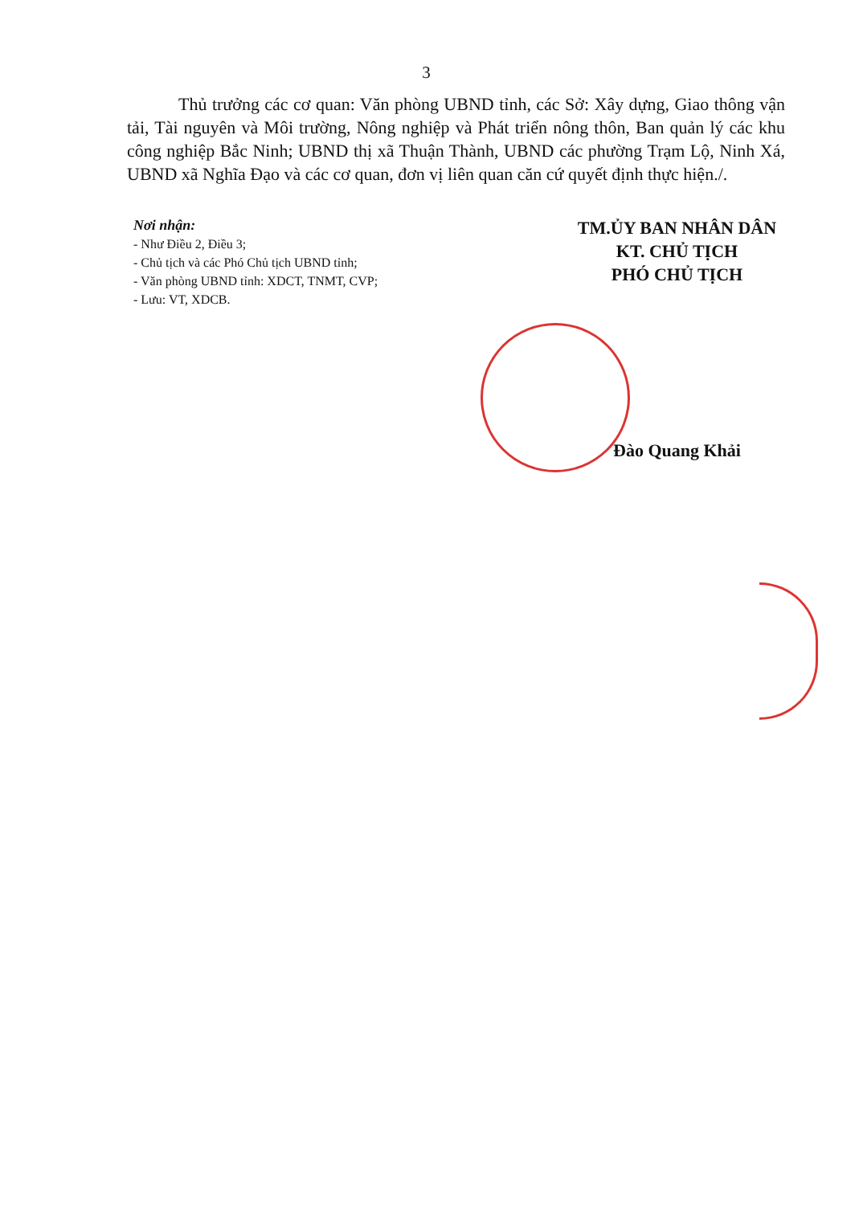3
Thủ trưởng các cơ quan: Văn phòng UBND tỉnh, các Sở: Xây dựng, Giao thông vận tải, Tài nguyên và Môi trường, Nông nghiệp và Phát triển nông thôn, Ban quản lý các khu công nghiệp Bắc Ninh; UBND thị xã Thuận Thành, UBND các phường Trạm Lộ, Ninh Xá, UBND xã Nghĩa Đạo và các cơ quan, đơn vị liên quan căn cứ quyết định thực hiện./.
Nơi nhận:
- Như Điều 2, Điều 3;
- Chủ tịch và các Phó Chủ tịch UBND tỉnh;
- Văn phòng UBND tỉnh: XDCT, TNMT, CVP;
- Lưu: VT, XDCB.
TM.ỦY BAN NHÂN DÂN
KT. CHỦ TỊCH
PHÓ CHỦ TỊCH
Đào Quang Khải